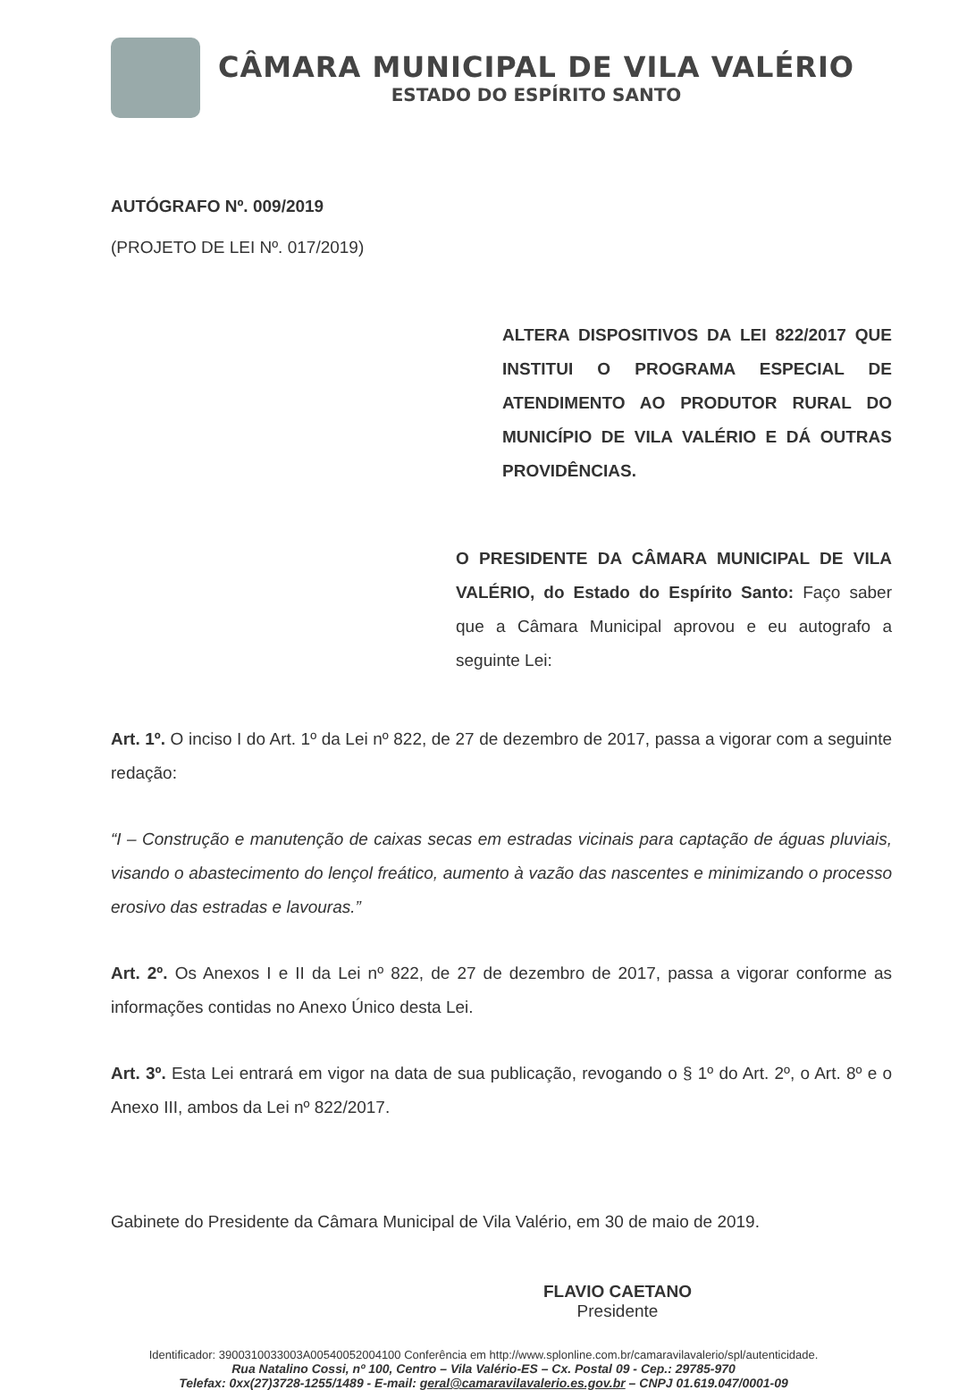CÂMARA MUNICIPAL DE VILA VALÉRIO
ESTADO DO ESPÍRITO SANTO
AUTÓGRAFO Nº. 009/2019
(PROJETO DE LEI Nº. 017/2019)
ALTERA DISPOSITIVOS DA LEI 822/2017 QUE INSTITUI O PROGRAMA ESPECIAL DE ATENDIMENTO AO PRODUTOR RURAL DO MUNICÍPIO DE VILA VALÉRIO E DÁ OUTRAS PROVIDÊNCIAS.
O PRESIDENTE DA CÂMARA MUNICIPAL DE VILA VALÉRIO, do Estado do Espírito Santo: Faço saber que a Câmara Municipal aprovou e eu autografo a seguinte Lei:
Art. 1º. O inciso I do Art. 1º da Lei nº 822, de 27 de dezembro de 2017, passa a vigorar com a seguinte redação:
“I – Construção e manutenção de caixas secas em estradas vicinais para captação de águas pluviais, visando o abastecimento do lençol freático, aumento à vazão das nascentes e minimizando o processo erosivo das estradas e lavouras.”
Art. 2º. Os Anexos I e II da Lei nº 822, de 27 de dezembro de 2017, passa a vigorar conforme as informações contidas no Anexo Único desta Lei.
Art. 3º. Esta Lei entrará em vigor na data de sua publicação, revogando o § 1º do Art. 2º, o Art. 8º e o Anexo III, ambos da Lei nº 822/2017.
Gabinete do Presidente da Câmara Municipal de Vila Valério, em 30 de maio de 2019.
FLAVIO CAETANO
Presidente
Identificador: 3900310033003A00540052004100 Conferência em http://www.splonline.com.br/camaravilavalerio/spl/autenticidade.
Rua Natalino Cossi, nº 100, Centro – Vila Valério-ES – Cx. Postal 09 - Cep.: 29785-970
Telefax: 0xx(27)3728-1255/1489 - E-mail: geral@camaravilavalerio.es.gov.br – CNPJ 01.619.047/0001-09